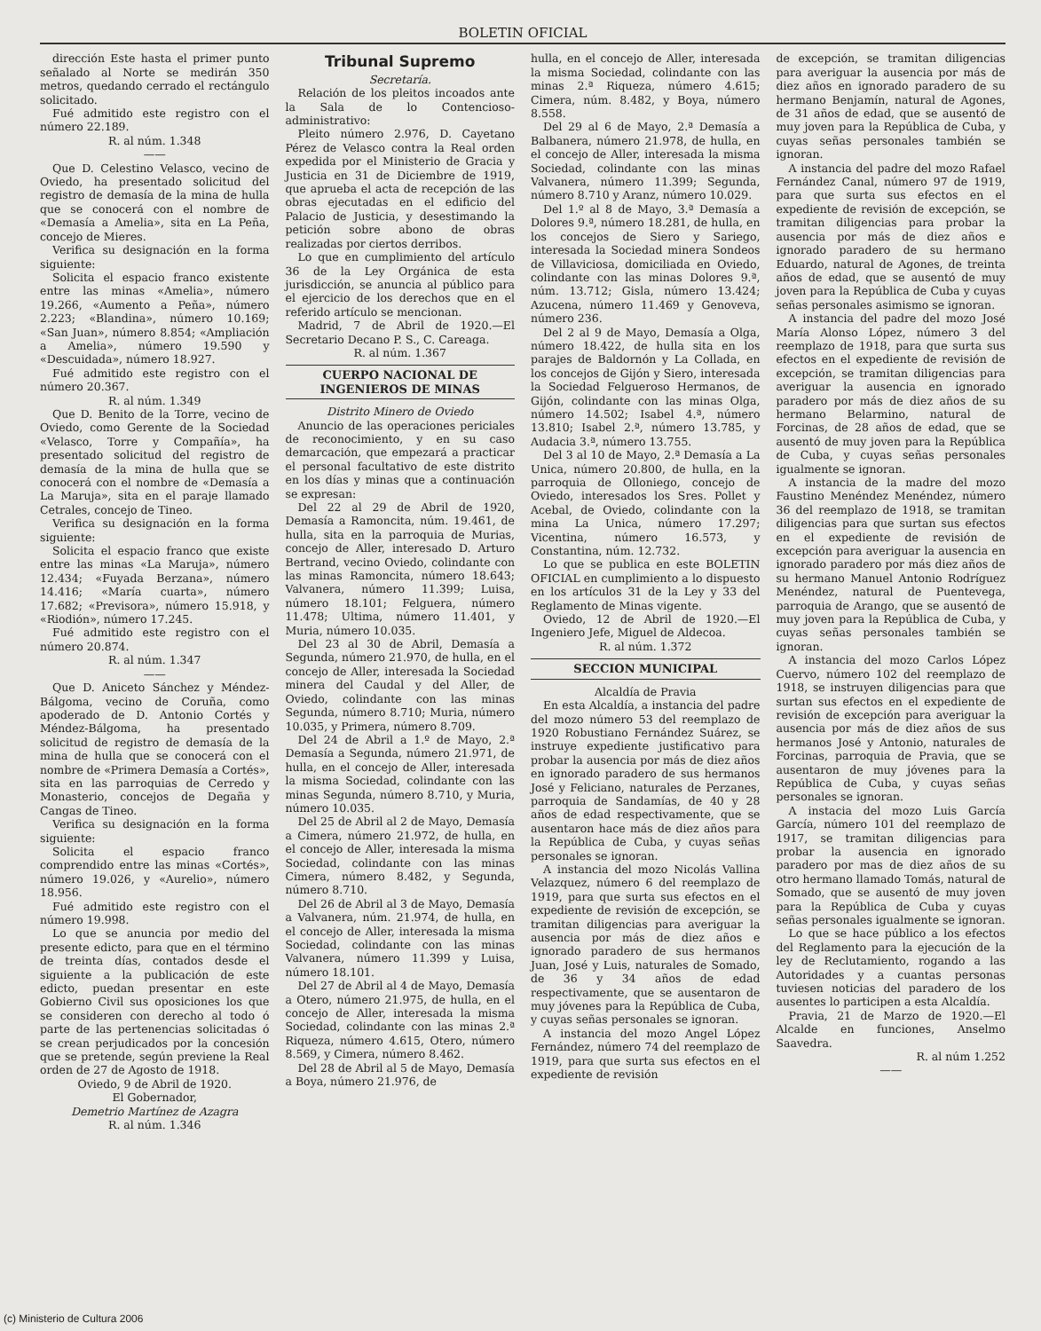BOLETIN OFICIAL
dirección Este hasta el primer punto señalado al Norte se medirán 350 metros, quedando cerrado el rectángulo solicitado.
Fué admitido este registro con el número 22.189.
R. al núm. 1.348
——
Que D. Celestino Velasco, vecino de Oviedo, ha presentado solicitud del registro de demasía de la mina de hulla que se conocerá con el nombre de «Demasía a Amelia», sita en La Peña, concejo de Mieres.
Verifica su designación en la forma siguiente:
Solicita el espacio franco existente entre las minas «Amelia», número 19.266, «Aumento a Peña», número 2.223; «Blandina», número 10.169; «San Juan», número 8.854; «Ampliación a Amelia», número 19.590 y «Descuidada», número 18.927.
Fué admitido este registro con el número 20.367.
R. al núm. 1.349
Que D. Benito de la Torre, vecino de Oviedo, como Gerente de la Sociedad «Velasco, Torre y Compañía», ha presentado solicitud del registro de demasía de la mina de hulla que se conocerá con el nombre de «Demasía a La Maruja», sita en el paraje llamado Cetrales, concejo de Tineo.
Verifica su designación en la forma siguiente:
Solicita el espacio franco que existe entre las minas «La Maruja», número 12.434; «Fuyada Berzana», número 14.416; «María cuarta», número 17.682; «Previsora», número 15.918, y «Riodión», número 17.245.
Fué admitido este registro con el número 20.874.
R. al núm. 1.347
——
Que D. Aniceto Sánchez y Méndez-Bálgoma, vecino de Coruña, como apoderado de D. Antonio Cortés y Méndez-Bálgoma, ha presentado solicitud de registro de demasía de la mina de hulla que se conocerá con el nombre de «Primera Demasía a Cortés», sita en las parroquias de Cerredo y Monasterio, concejos de Degaña y Cangas de Tineo.
Verifica su designación en la forma siguiente:
Solicita el espacio franco comprendido entre las minas «Cortés», número 19.026, y «Aurelio», número 18.956.
Fué admitido este registro con el número 19.998.
Lo que se anuncia por medio del presente edicto, para que en el término de treinta días, contados desde el siguiente a la publicación de este edicto, puedan presentar en este Gobierno Civil sus oposiciones los que se consideren con derecho al todo ó parte de las pertenencias solicitadas ó se crean perjudicados por la concesión que se pretende, según previene la Real orden de 27 de Agosto de 1918.
Oviedo, 9 de Abril de 1920.
El Gobernador,
Demetrio Martínez de Azagra
R. al núm. 1.346
Tribunal Supremo
Secretaría.
Relación de los pleitos incoados ante la Sala de lo Contencioso-administrativo:
Pleito número 2.976, D. Cayetano Pérez de Velasco contra la Real orden expedida por el Ministerio de Gracia y Justicia en 31 de Diciembre de 1919, que aprueba el acta de recepción de las obras ejecutadas en el edificio del Palacio de Justicia, y desestimando la petición sobre abono de obras realizadas por ciertos derribos.
Lo que en cumplimiento del artículo 36 de la Ley Orgánica de esta jurisdicción, se anuncia al público para el ejercicio de los derechos que en el referido artículo se mencionan.
Madrid, 7 de Abril de 1920.—El Secretario Decano P. S., C. Careaga.
R. al núm. 1.367
CUERPO NACIONAL DE INGENIEROS DE MINAS
Distrito Minero de Oviedo
Anuncio de las operaciones periciales de reconocimiento, y en su caso demarcación, que empezará a practicar el personal facultativo de este distrito en los días y minas que a continuación se expresan:
Del 22 al 29 de Abril de 1920, Demasía a Ramoncita, núm. 19.461, de hulla, sita en la parroquia de Murias, concejo de Aller, interesado D. Arturo Bertrand, vecino Oviedo, colindante con las minas Ramoncita, número 18.643; Valvanera, número 11.399; Luisa, número 18.101; Felguera, número 11.478; Ultima, número 11.401, y Muria, número 10.035.
Del 23 al 30 de Abril, Demasía a Segunda, número 21.970, de hulla, en el concejo de Aller, interesada la Sociedad minera del Caudal y del Aller, de Oviedo, colindante con las minas Segunda, número 8.710; Muria, número 10.035, y Primera, número 8.709.
Del 24 de Abril a 1.º de Mayo, 2.ª Demasía a Segunda, número 21.971, de hulla, en el concejo de Aller, interesada la misma Sociedad, colindante con las minas Segunda, número 8.710, y Muria, número 10.035.
Del 25 de Abril al 2 de Mayo, Demasía a Cimera, número 21.972, de hulla, en el concejo de Aller, interesada la misma Sociedad, colindante con las minas Cimera, número 8.482, y Segunda, número 8.710.
Del 26 de Abril al 3 de Mayo, Demasía a Valvanera, núm. 21.974, de hulla, en el concejo de Aller, interesada la misma Sociedad, colindante con las minas Valvanera, número 11.399 y Luisa, número 18.101.
Del 27 de Abril al 4 de Mayo, Demasía a Otero, número 21.975, de hulla, en el concejo de Aller, interesada la misma Sociedad, colindante con las minas 2.ª Riqueza, número 4.615, Otero, número 8.569, y Cimera, número 8.462.
Del 28 de Abril al 5 de Mayo, Demasía a Boya, número 21.976, de
hulla, en el concejo de Aller, interesada la misma Sociedad, colindante con las minas 2.ª Riqueza, número 4.615; Cimera, núm. 8.482, y Boya, número 8.558.
Del 29 al 6 de Mayo, 2.ª Demasía a Balbanera, número 21.978, de hulla, en el concejo de Aller, interesada la misma Sociedad, colindante con las minas Valvanera, número 11.399; Segunda, número 8.710 y Aranz, número 10.029.
Del 1.º al 8 de Mayo, 3.ª Demasía a Dolores 9.ª, número 18.281, de hulla, en los concejos de Siero y Sariego, interesada la Sociedad minera Sondeos de Villaviciosa, domiciliada en Oviedo, colindante con las minas Dolores 9.ª, núm. 13.712; Gisla, número 13.424; Azucena, número 11.469 y Genoveva, número 236.
Del 2 al 9 de Mayo, Demasía a Olga, número 18.422, de hulla sita en los parajes de Baldornón y La Collada, en los concejos de Gijón y Siero, interesada la Sociedad Felgueroso Hermanos, de Gijón, colindante con las minas Olga, número 14.502; Isabel 4.ª, número 13.810; Isabel 2.ª, número 13.785, y Audacia 3.ª, número 13.755.
Del 3 al 10 de Mayo, 2.ª Demasía a La Unica, número 20.800, de hulla, en la parroquia de Olloniego, concejo de Oviedo, interesados los Sres. Pollet y Acebal, de Oviedo, colindante con la mina La Unica, número 17.297; Vicentina, número 16.573, y Constantina, núm. 12.732.
Lo que se publica en este BOLETIN OFICIAL en cumplimiento a lo dispuesto en los artículos 31 de la Ley y 33 del Reglamento de Minas vigente.
Oviedo, 12 de Abril de 1920.—El Ingeniero Jefe, Miguel de Aldecoa.
R. al núm. 1.372
SECCION MUNICIPAL
Alcaldía de Pravia
En esta Alcaldía, a instancia del padre del mozo número 53 del reemplazo de 1920 Robustiano Fernández Suárez, se instruye expediente justificativo para probar la ausencia por más de diez años en ignorado paradero de sus hermanos José y Feliciano, naturales de Perzanes, parroquia de Sandamías, de 40 y 28 años de edad respectivamente, que se ausentaron hace más de diez años para la República de Cuba, y cuyas señas personales se ignoran.
A instancia del mozo Nicolás Vallina Velazquez, número 6 del reemplazo de 1919, para que surta sus efectos en el expediente de revisión de excepción, se tramitan diligencias para averiguar la ausencia por más de diez años e ignorado paradero de sus hermanos Juan, José y Luis, naturales de Somado, de 36 y 34 años de edad respectivamente, que se ausentaron de muy jóvenes para la República de Cuba, y cuyas señas personales se ignoran.
A instancia del mozo Angel López Fernández, número 74 del reemplazo de 1919, para que surta sus efectos en el expediente de revisión
de excepción, se tramitan diligencias para averiguar la ausencia por más de diez años en ignorado paradero de su hermano Benjamín, natural de Agones, de 31 años de edad, que se ausentó de muy joven para la República de Cuba, y cuyas señas personales también se ignoran.
A instancia del padre del mozo Rafael Fernández Canal, número 97 de 1919, para que surta sus efectos en el expediente de revisión de excepción, se tramitan diligencias para probar la ausencia por más de diez años e ignorado paradero de su hermano Eduardo, natural de Agones, de treinta años de edad, que se ausentó de muy joven para la República de Cuba y cuyas señas personales asimismo se ignoran.
A instancia del padre del mozo José María Alonso López, número 3 del reemplazo de 1918, para que surta sus efectos en el expediente de revisión de excepción, se tramitan diligencias para averiguar la ausencia en ignorado paradero por más de diez años de su hermano Belarmino, natural de Forcinas, de 28 años de edad, que se ausentó de muy joven para la República de Cuba, y cuyas señas personales igualmente se ignoran.
A instancia de la madre del mozo Faustino Menéndez Menéndez, número 36 del reemplazo de 1918, se tramitan diligencias para que surtan sus efectos en el expediente de revisión de excepción para averiguar la ausencia en ignorado paradero por más diez años de su hermano Manuel Antonio Rodríguez Menéndez, natural de Puentevega, parroquia de Arango, que se ausentó de muy joven para la República de Cuba, y cuyas señas personales también se ignoran.
A instancia del mozo Carlos López Cuervo, número 102 del reemplazo de 1918, se instruyen diligencias para que surtan sus efectos en el expediente de revisión de excepción para averiguar la ausencia por más de diez años de sus hermanos José y Antonio, naturales de Forcinas, parroquia de Pravia, que se ausentaron de muy jóvenes para la República de Cuba, y cuyas señas personales se ignoran.
A instacia del mozo Luis García García, número 101 del reemplazo de 1917, se tramitan diligencias para probar la ausencia en ignorado paradero por mas de diez años de su otro hermano llamado Tomás, natural de Somado, que se ausentó de muy joven para la República de Cuba y cuyas señas personales igualmente se ignoran.
Lo que se hace público a los efectos del Reglamento para la ejecución de la ley de Reclutamiento, rogando a las Autoridades y a cuantas personas tuviesen noticias del paradero de los ausentes lo participen a esta Alcaldía.
Pravia, 21 de Marzo de 1920.—El Alcalde en funciones, Anselmo Saavedra.
R. al núm 1.252
——
(c) Ministerio de Cultura 2006